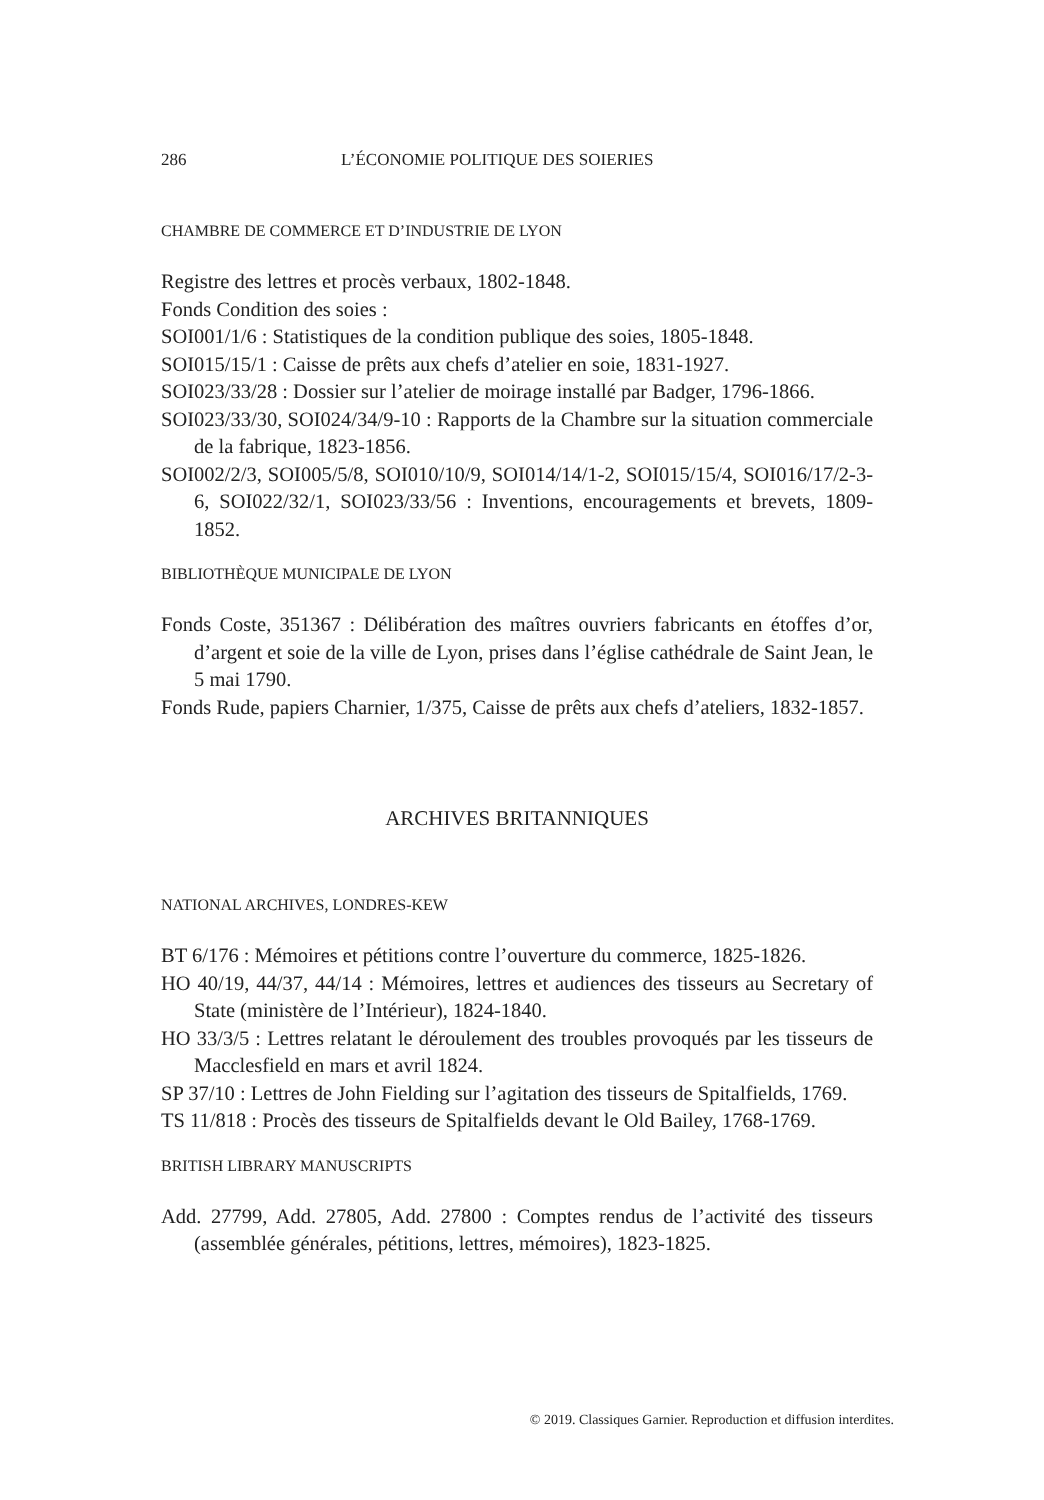286 L’ÉCONOMIE POLITIQUE DES SOIERIES
CHAMBRE DE COMMERCE ET D’INDUSTRIE DE LYON
Registre des lettres et procès verbaux, 1802-1848.
Fonds Condition des soies :
SOI001/1/6 : Statistiques de la condition publique des soies, 1805-1848.
SOI015/15/1 : Caisse de prêts aux chefs d’atelier en soie, 1831-1927.
SOI023/33/28 : Dossier sur l’atelier de moirage installé par Badger, 1796-1866.
SOI023/33/30, SOI024/34/9-10 : Rapports de la Chambre sur la situation commerciale de la fabrique, 1823-1856.
SOI002/2/3, SOI005/5/8, SOI010/10/9, SOI014/14/1-2, SOI015/15/4, SOI016/17/2-3-6, SOI022/32/1, SOI023/33/56 : Inventions, encouragements et brevets, 1809-1852.
BIBLIOTHÈQUE MUNICIPALE DE LYON
Fonds Coste, 351367 : Délibération des maîtres ouvriers fabricants en étoffes d’or, d’argent et soie de la ville de Lyon, prises dans l’église cathédrale de Saint Jean, le 5 mai 1790.
Fonds Rude, papiers Charnier, 1/375, Caisse de prêts aux chefs d’ateliers, 1832-1857.
ARCHIVES BRITANNIQUES
NATIONAL ARCHIVES, LONDRES-KEW
BT 6/176 : Mémoires et pétitions contre l’ouverture du commerce, 1825-1826.
HO 40/19, 44/37, 44/14 : Mémoires, lettres et audiences des tisseurs au Secretary of State (ministère de l’Intérieur), 1824-1840.
HO 33/3/5 : Lettres relatant le déroulement des troubles provoqués par les tisseurs de Macclesfield en mars et avril 1824.
SP 37/10 : Lettres de John Fielding sur l’agitation des tisseurs de Spitalfields, 1769.
TS 11/818 : Procès des tisseurs de Spitalfields devant le Old Bailey, 1768-1769.
BRITISH LIBRARY MANUSCRIPTS
Add. 27799, Add. 27805, Add. 27800 : Comptes rendus de l’activité des tisseurs (assemblée générales, pétitions, lettres, mémoires), 1823-1825.
© 2019. Classiques Garnier. Reproduction et diffusion interdites.